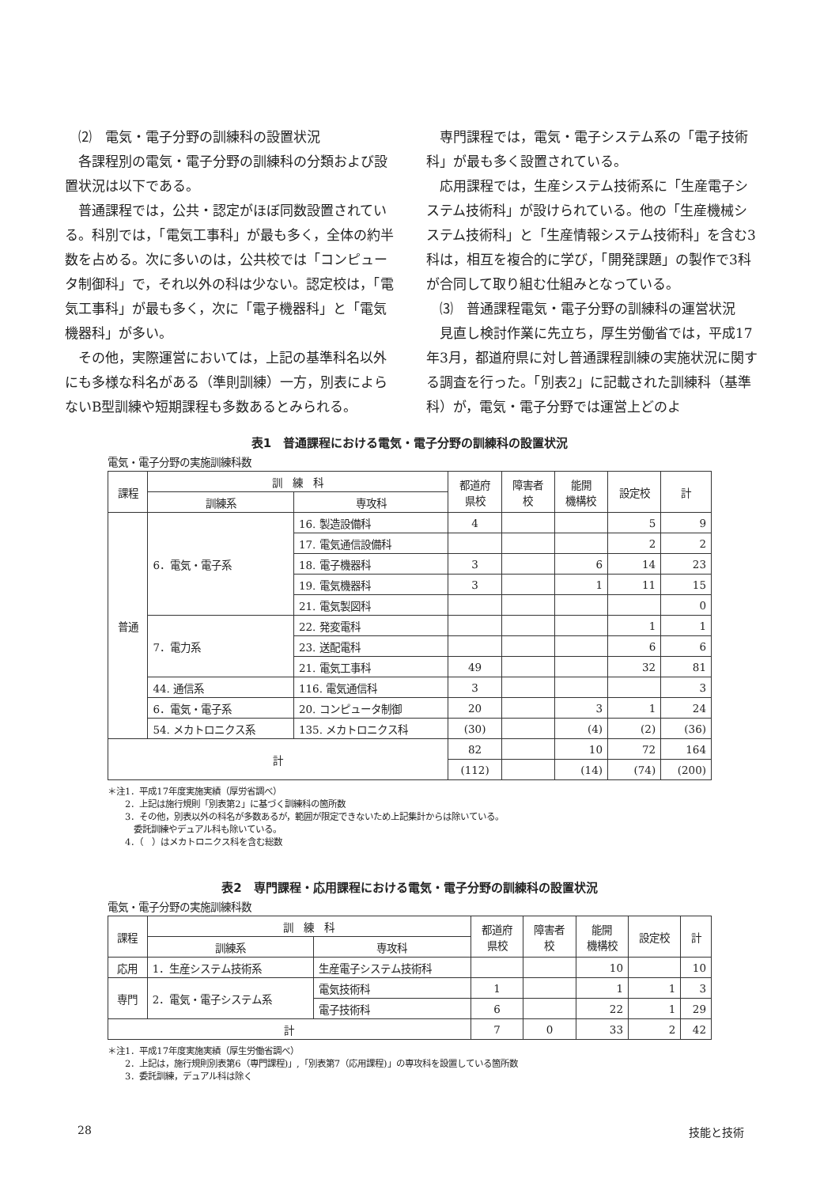⑵　電気・電子分野の訓練科の設置状況
各課程別の電気・電子分野の訓練科の分類および設置状況は以下である。
普通課程では，公共・認定がほぼ同数設置されている。科別では，「電気工事科」が最も多く，全体の約半数を占める。次に多いのは，公共校では「コンピュータ制御科」で，それ以外の科は少ない。認定校は，「電気工事科」が最も多く，次に「電子機器科」と「電気機器科」が多い。
その他，実際運営においては，上記の基準科名以外にも多様な科名がある（準則訓練）一方，別表によらないB型訓練や短期課程も多数あるとみられる。
専門課程では，電気・電子システム系の「電子技術科」が最も多く設置されている。
応用課程では，生産システム技術系に「生産電子システム技術科」が設けられている。他の「生産機械システム技術科」と「生産情報システム技術科」を含む3科は，相互を複合的に学び，「開発課題」の製作で3科が合同して取り組む仕組みとなっている。
⑶　普通課程電気・電子分野の訓練科の運営状況
見直し検討作業に先立ち，厚生労働省では，平成17年3月，都道府県に対し普通課程訓練の実施状況に関する調査を行った。「別表2」に記載された訓練科（基準科）が，電気・電子分野では運営上どのよ
表1　普通課程における電気・電子分野の訓練科の設置状況
電気・電子分野の実施訓練科数
| 課程 | 訓 練 科 | | 都道府 県校 | 障害者 校 | 能開 機構校 | 設定校 | 計 |
| --- | --- | --- | --- | --- | --- | --- | --- |
| | 訓練系 | 専攻科 | | | | | |
| 普通 | 6．電気・電子系 | 16. 製造設備科 | 4 | | | 5 | 9 |
| | | 17. 電気通信設備科 | | | | 2 | 2 |
| | | 18. 電子機器科 | 3 | | 6 | 14 | 23 |
| | | 19. 電気機器科 | 3 | | 1 | 11 | 15 |
| | | 21. 電気製図科 | | | | | 0 |
| | 7．電力系 | 22. 発変電科 | | | | 1 | 1 |
| | | 23. 送配電科 | | | | 6 | 6 |
| | | 21. 電気工事科 | 49 | | | 32 | 81 |
| | 44. 通信系 | 116. 電気通信科 | 3 | | | | 3 |
| | 6．電気・電子系 | 20. コンピュータ制御 | 20 | | 3 | 1 | 24 |
| | 54. メカトロニクス系 | 135. メカトロニクス科 | (30) | | (4) | (2) | (36) |
| 計 | | | 82 | | 10 | 72 | 164 |
| | | | (112) | | (14) | (74) | (200) |
＊注1．平成17年度実施実績（厚労省調べ）
　　2．上記は施行規則「別表第2」に基づく訓練科の箇所数
　　3．その他，別表以外の科名が多数あるが，範囲が限定できないため上記集計からは除いている。
　　　委託訓練やデュアル科も除いている。
　　4．（　）はメカトロニクス科を含む総数
表2　専門課程・応用課程における電気・電子分野の訓練科の設置状況
電気・電子分野の実施訓練科数
| 課程 | 訓 練 科 | | 都道府 県校 | 障害者 校 | 能開 機構校 | 設定校 | 計 |
| --- | --- | --- | --- | --- | --- | --- | --- |
| | 訓練系 | 専攻科 | | | | | |
| 応用 | 1．生産システム技術系 | 生産電子システム技術科 | | | 10 | | 10 |
| 専門 | 2．電気・電子システム系 | 電気技術科 | 1 | | 1 | 1 | 3 |
| | | 電子技術科 | 6 | | 22 | 1 | 29 |
| 計 | | | 7 | 0 | 33 | 2 | 42 |
＊注1．平成17年度実施実績（厚生労働省調べ）
　　2．上記は，施行規則別表第6（専門課程)」,「別表第7（応用課程)」の専攻科を設置している箇所数
　　3．委託訓練，デュアル科は除く
28 技能と技術